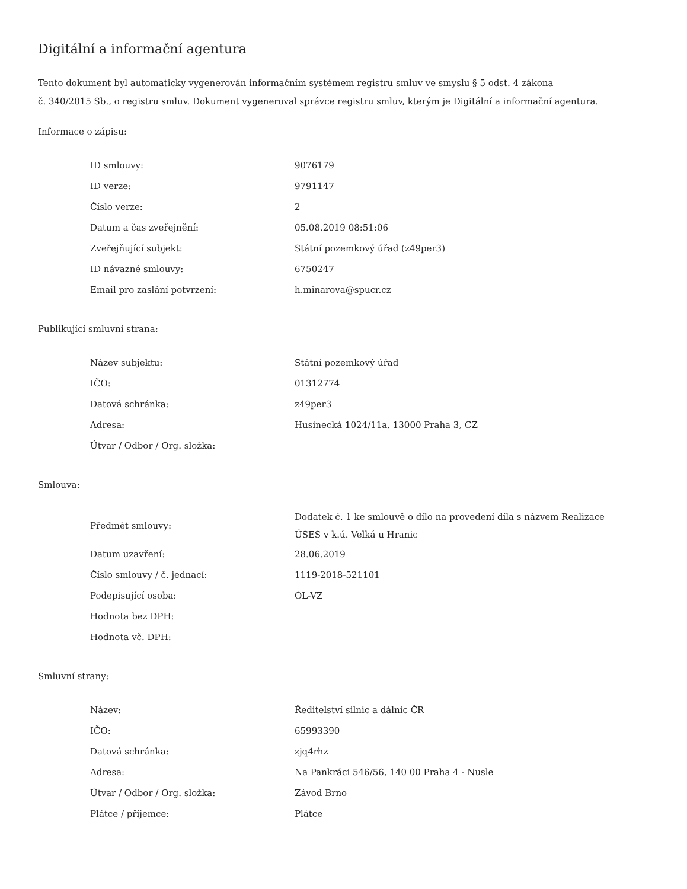Digitální a informační agentura
Tento dokument byl automaticky vygenerován informačním systémem registru smluv ve smyslu § 5 odst. 4 zákona
č. 340/2015 Sb., o registru smluv. Dokument vygeneroval správce registru smluv, kterým je Digitální a informační agentura.
Informace o zápisu:
| ID smlouvy: | 9076179 |
| ID verze: | 9791147 |
| Číslo verze: | 2 |
| Datum a čas zveřejnění: | 05.08.2019 08:51:06 |
| Zveřejňující subjekt: | Státní pozemkový úřad (z49per3) |
| ID návazné smlouvy: | 6750247 |
| Email pro zaslání potvrzení: | h.minarova@spucr.cz |
Publikující smluvní strana:
| Název subjektu: | Státní pozemkový úřad |
| IČO: | 01312774 |
| Datová schránka: | z49per3 |
| Adresa: | Husinecká 1024/11a, 13000 Praha 3, CZ |
| Útvar / Odbor / Org. složka: | |
Smlouva:
| Předmět smlouvy: | Dodatek č. 1 ke smlouvě o dílo na provedení díla s názvem Realizace ÚSES v k.ú. Velká u Hranic |
| Datum uzavření: | 28.06.2019 |
| Číslo smlouvy / č. jednací: | 1119-2018-521101 |
| Podepisující osoba: | OL-VZ |
| Hodnota bez DPH: | |
| Hodnota vč. DPH: | |
Smluvní strany:
| Název: | Ředitelství silnic a dálnic ČR |
| IČO: | 65993390 |
| Datová schránka: | zjq4rhz |
| Adresa: | Na Pankráci 546/56, 140 00 Praha 4 - Nusle |
| Útvar / Odbor / Org. složka: | Závod Brno |
| Plátce / příjemce: | Plátce |